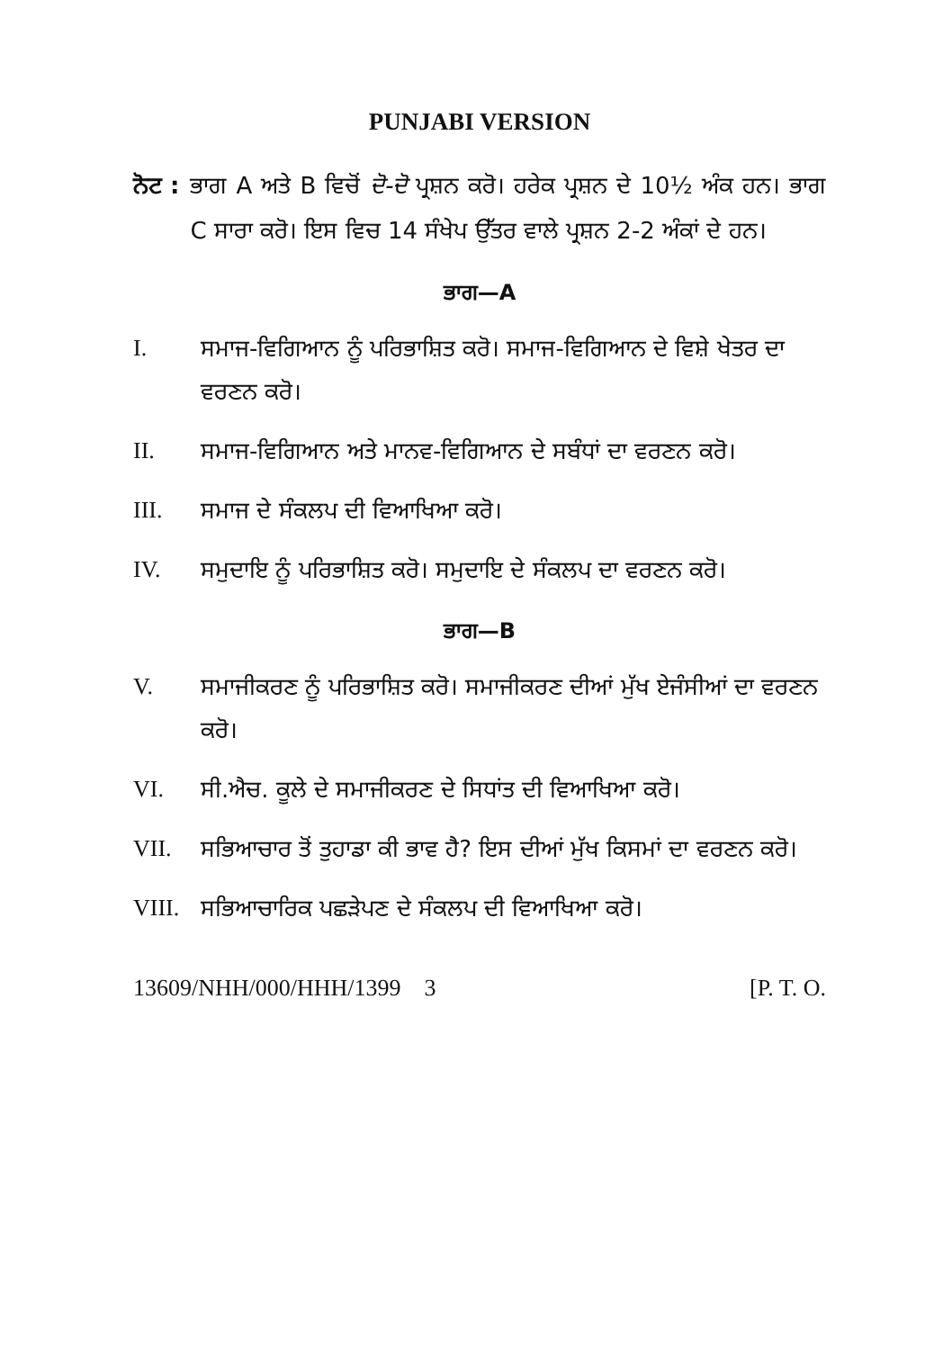PUNJABI VERSION
ਨੋਟ : ਭਾਗ A ਅਤੇ B ਵਿਚੋਂ ਦੋ-ਦੋ ਪ੍ਰਸ਼ਨ ਕਰੋ। ਹਰੇਕ ਪ੍ਰਸ਼ਨ ਦੇ 10½ ਅੰਕ ਹਨ। ਭਾਗ C ਸਾਰਾ ਕਰੋ। ਇਸ ਵਿਚ 14 ਸੰਖੇਪ ਉੱਤਰ ਵਾਲੇ ਪ੍ਰਸ਼ਨ 2-2 ਅੰਕਾਂ ਦੇ ਹਨ।
ਭਾਗ—A
I. ਸਮਾਜ-ਵਿਗਿਆਨ ਨੂੰ ਪਰਿਭਾਸ਼ਿਤ ਕਰੋ। ਸਮਾਜ-ਵਿਗਿਆਨ ਦੇ ਵਿਸ਼ੇ ਖੇਤਰ ਦਾ ਵਰਣਨ ਕਰੋ।
II. ਸਮਾਜ-ਵਿਗਿਆਨ ਅਤੇ ਮਾਨਵ-ਵਿਗਿਆਨ ਦੇ ਸਬੰਧਾਂ ਦਾ ਵਰਣਨ ਕਰੋ।
III. ਸਮਾਜ ਦੇ ਸੰਕਲਪ ਦੀ ਵਿਆਖਿਆ ਕਰੋ।
IV. ਸਮੁਦਾਇ ਨੂੰ ਪਰਿਭਾਸ਼ਿਤ ਕਰੋ। ਸਮੁਦਾਇ ਦੇ ਸੰਕਲਪ ਦਾ ਵਰਣਨ ਕਰੋ।
ਭਾਗ—B
V. ਸਮਾਜੀਕਰਣ ਨੂੰ ਪਰਿਭਾਸ਼ਿਤ ਕਰੋ। ਸਮਾਜੀਕਰਣ ਦੀਆਂ ਮੁੱਖ ਏਜੰਸੀਆਂ ਦਾ ਵਰਣਨ ਕਰੋ।
VI. ਸੀ.ਐਚ. ਕੂਲੇ ਦੇ ਸਮਾਜੀਕਰਣ ਦੇ ਸਿਧਾਂਤ ਦੀ ਵਿਆਖਿਆ ਕਰੋ।
VII. ਸਭਿਆਚਾਰ ਤੋਂ ਤੁਹਾਡਾ ਕੀ ਭਾਵ ਹੈ? ਇਸ ਦੀਆਂ ਮੁੱਖ ਕਿਸਮਾਂ ਦਾ ਵਰਣਨ ਕਰੋ।
VIII. ਸਭਿਆਚਾਰਿਕ ਪਛੜੇਪਣ ਦੇ ਸੰਕਲਪ ਦੀ ਵਿਆਖਿਆ ਕਰੋ।
13609/NHH/000/HHH/1399 3 [P. T. O.